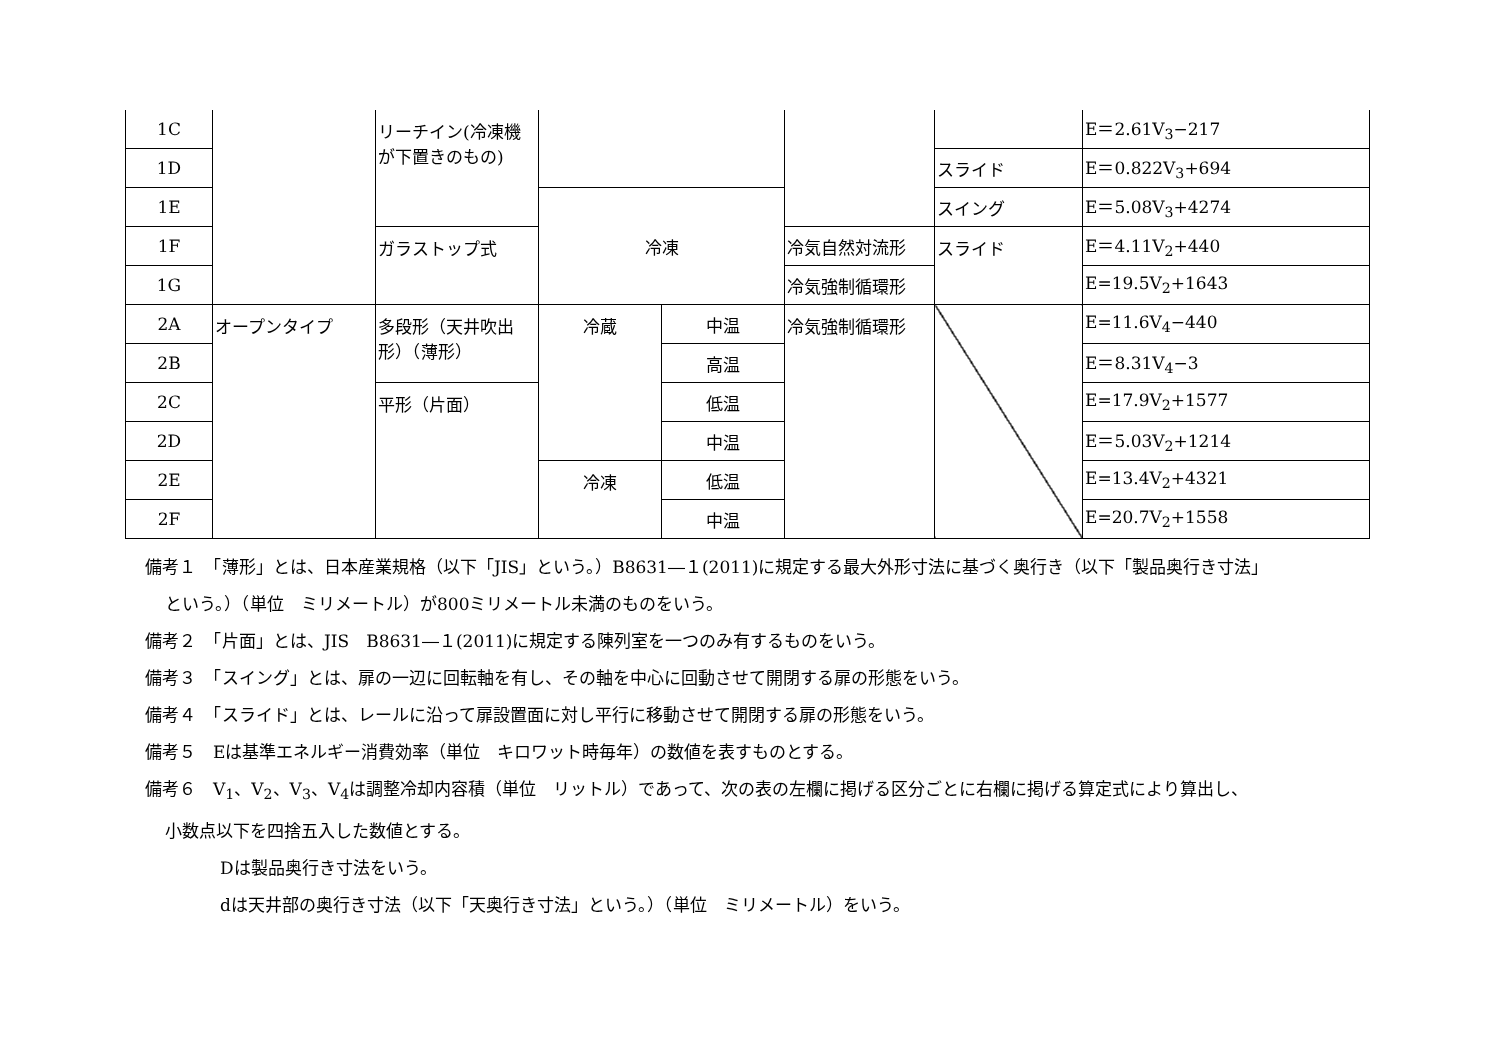| 1C | | リーチイン(冷凍機が下置きのもの) | | | | | E＝2.61V<sub>3</sub>−217 |
| 1D | | | | | | スライド | E＝0.822V<sub>3</sub>+694 |
| 1E | | | 冷凍 | | | スイング | E＝5.08V<sub>3</sub>+4274 |
| 1F | | ガラストップ式 | | | 冷気自然対流形 | スライド | E＝4.11V<sub>2</sub>+440 |
| 1G | | | | | 冷気強制循環形 | | E=19.5V<sub>2</sub>+1643 |
| 2A | オープンタイプ | 多段形（天井吹出形）（薄形） | 冷蔵 | 中温 | 冷気強制循環形 | | E=11.6V<sub>4</sub>−440 |
| 2B | | | | 高温 | | | E＝8.31V<sub>4</sub>−3 |
| 2C | | 平形（片面） | | 低温 | | | E=17.9V<sub>2</sub>+1577 |
| 2D | | | | 中温 | | | E＝5.03V<sub>2</sub>+1214 |
| 2E | | | 冷凍 | 低温 | | | E=13.4V<sub>2</sub>+4321 |
| 2F | | | | 中温 | | | E=20.7V<sub>2</sub>+1558 |
備考１　「薄形」とは、日本産業規格（以下「JIS」という。）B8631―１(2011)に規定する最大外形寸法に基づく奥行き（以下「製品奥行き寸法」
という。）（単位　ミリメートル）が800ミリメートル未満のものをいう。
備考２　「片面」とは、JIS　B8631―１(2011)に規定する陳列室を一つのみ有するものをいう。
備考３　「スイング」とは、扉の一辺に回転軸を有し、その軸を中心に回動させて開閉する扉の形態をいう。
備考４　「スライド」とは、レールに沿って扉設置面に対し平行に移動させて開閉する扉の形態をいう。
備考５　Eは基準エネルギー消費効率（単位　キロワット時毎年）の数値を表すものとする。
備考６　V<sub>1</sub>、V<sub>2</sub>、V<sub>3</sub>、V<sub>4</sub>は調整冷却内容積（単位　リットル）であって、次の表の左欄に掲げる区分ごとに右欄に掲げる算定式により算出し、
小数点以下を四捨五入した数値とする。
Dは製品奥行き寸法をいう。
dは天井部の奥行き寸法（以下「天奥行き寸法」という。）（単位　ミリメートル）をいう。